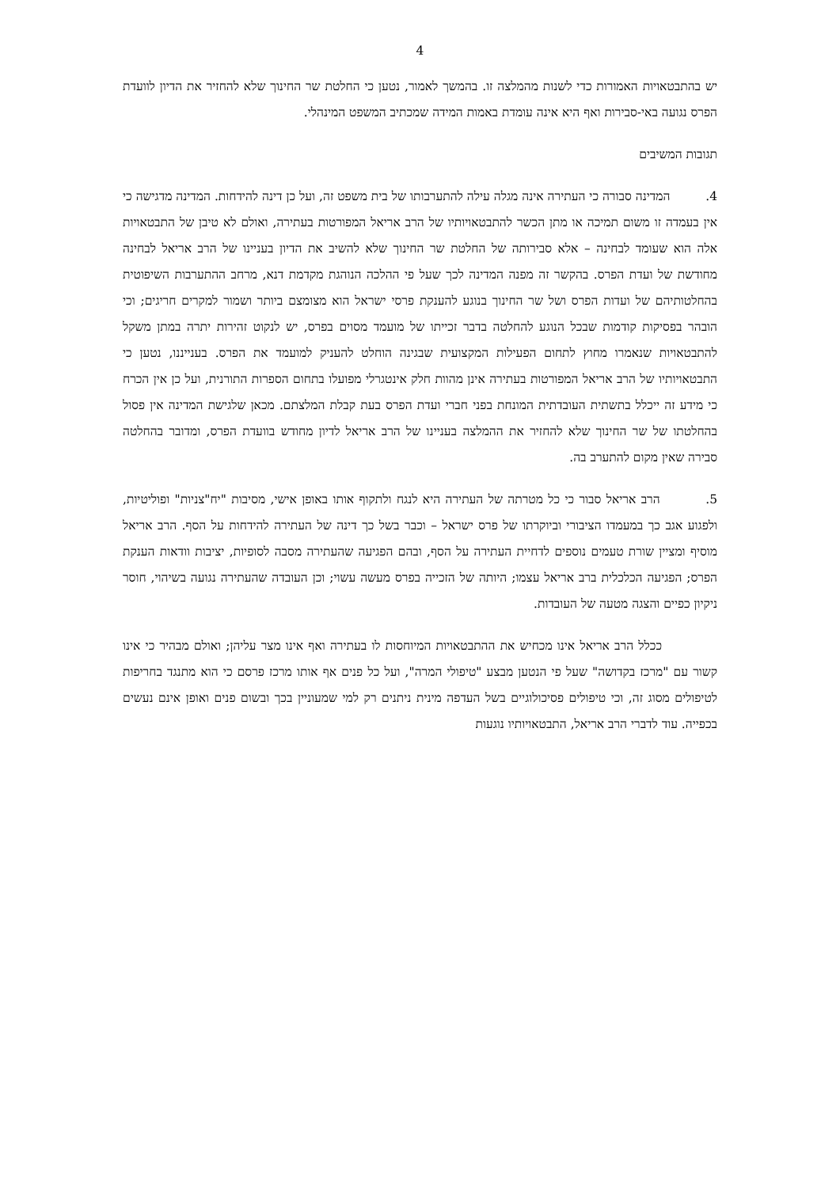4
יש בהתבטאויות האמורות כדי לשנות מהמלצה זו. בהמשך לאמור, נטען כי החלטת שר החינוך שלא להחזיר את הדיון לוועדת הפרס נגועה באי-סבירות ואף היא אינה עומדת באמות המידה שמכתיב המשפט המינהלי.
תגובות המשיבים
4. המדינה סבורה כי העתירה אינה מגלה עילה להתערבותו של בית משפט זה, ועל כן דינה להידחות. המדינה מדגישה כי אין בעמדה זו משום תמיכה או מתן הכשר להתבטאויותיו של הרב אריאל המפורטות בעתירה, ואולם לא טיבן של התבטאויות אלה הוא שעומד לבחינה – אלא סבירותה של החלטת שר החינוך שלא להשיב את הדיון בעניינו של הרב אריאל לבחינה מחודשת של ועדת הפרס. בהקשר זה מפנה המדינה לכך שעל פי ההלכה הנוהגת מקדמת דנא, מרחב ההתערבות השיפוטית בהחלטותיהם של ועדות הפרס ושל שר החינוך בנוגע להענקת פרסי ישראל הוא מצומצם ביותר ושמור למקרים חריגים; וכי הובהר בפסיקות קודמות שבכל הנוגע להחלטה בדבר זכייתו של מועמד מסוים בפרס, יש לנקוט זהירות יתרה במתן משקל להתבטאויות שנאמרו מחוץ לתחום הפעילות המקצועית שבגינה הוחלט להעניק למועמד את הפרס. בענייננו, נטען כי התבטאויותיו של הרב אריאל המפורטות בעתירה אינן מהוות חלק אינטגרלי מפועלו בתחום הספרות התורנית, ועל כן אין הכרח כי מידע זה ייכלל בתשתית העובדתית המונחת בפני חברי ועדת הפרס בעת קבלת המלצתם. מכאן שלגישת המדינה אין פסול בהחלטתו של שר החינוך שלא להחזיר את ההמלצה בעניינו של הרב אריאל לדיון מחודש בוועדת הפרס, ומדובר בהחלטה סבירה שאין מקום להתערב בה.
5. הרב אריאל סבור כי כל מטרתה של העתירה היא לנגח ולתקוף אותו באופן אישי, מסיבות "יח"צניות" ופוליטיות, ולפגוע אגב כך במעמדו הציבורי וביוקרתו של פרס ישראל – וכבר בשל כך דינה של העתירה להידחות על הסף. הרב אריאל מוסיף ומציין שורת טעמים נוספים לדחיית העתירה על הסף, ובהם הפגיעה שהעתירה מסבה לסופיות, יציבות וודאות הענקת הפרס; הפגיעה הכלכלית ברב אריאל עצמו; היותה של הזכייה בפרס מעשה עשוי; וכן העובדה שהעתירה נגועה בשיהוי, חוסר ניקיון כפיים והצגה מטעה של העובדות.
ככלל הרב אריאל אינו מכחיש את ההתבטאויות המיוחסות לו בעתירה ואף אינו מצר עליהן; ואולם מבהיר כי אינו קשור עם "מרכז בקדושה" שעל פי הנטען מבצע "טיפולי המרה", ועל כל פנים אף אותו מרכז פרסם כי הוא מתנגד בחריפות לטיפולים מסוג זה, וכי טיפולים פסיכולוגיים בשל העדפה מינית ניתנים רק למי שמעוניין בכך ובשום פנים ואופן אינם נעשים בכפייה. עוד לדברי הרב אריאל, התבטאויותיו נוגעות